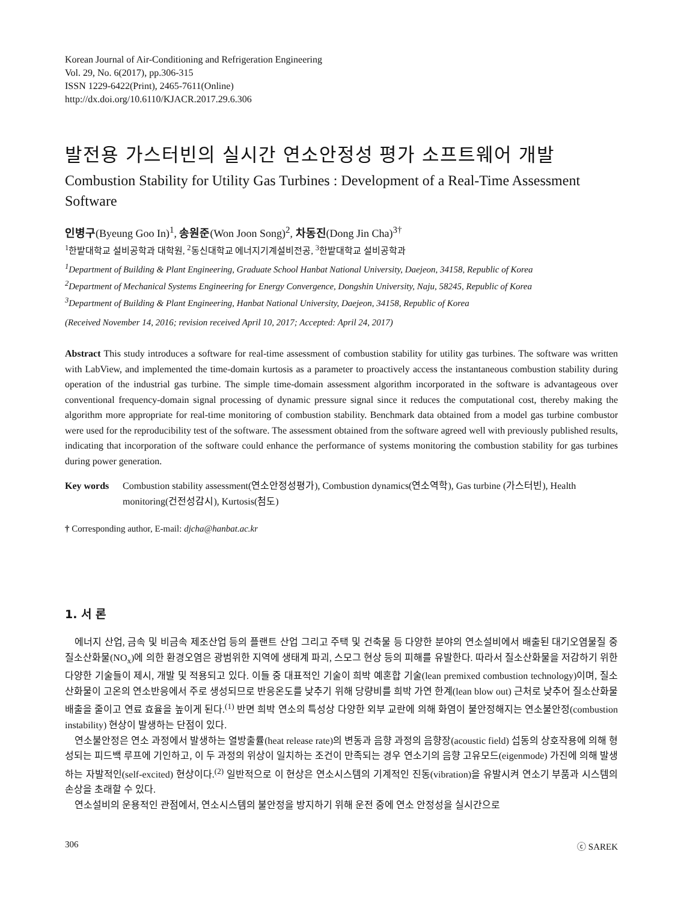Korean Journal of Air-Conditioning and Refrigeration Engineering
Vol. 29, No. 6(2017), pp.306-315
ISSN 1229-6422(Print), 2465-7611(Online)
http://dx.doi.org/10.6110/KJACR.2017.29.6.306
발전용 가스터빈의 실시간 연소안정성 평가 소프트웨어 개발
Combustion Stability for Utility Gas Turbines : Development of a Real-Time Assessment Software
인병구(Byeung Goo In)<sup>1</sup>, 송원준(Won Joon Song)<sup>2</sup>, 차동진(Dong Jin Cha)<sup>3†</sup>
<sup>1</sup> 한밭대학교 설비공학과 대학원, <sup>2</sup>동신대학교 에너지기계설비전공, <sup>3</sup>한밭대학교 설비공학과
<sup>1</sup> Department of Building & Plant Engineering, Graduate School Hanbat National University, Daejeon, 34158, Republic of Korea
<sup>2</sup> Department of Mechanical Systems Engineering for Energy Convergence, Dongshin University, Naju, 58245, Republic of Korea
<sup>3</sup> Department of Building & Plant Engineering, Hanbat National University, Daejeon, 34158, Republic of Korea
(Received November 14, 2016; revision received April 10, 2017; Accepted: April 24, 2017)
Abstract This study introduces a software for real-time assessment of combustion stability for utility gas turbines. The software was written with LabView, and implemented the time-domain kurtosis as a parameter to proactively access the instantaneous combustion stability during operation of the industrial gas turbine. The simple time-domain assessment algorithm incorporated in the software is advantageous over conventional frequency-domain signal processing of dynamic pressure signal since it reduces the computational cost, thereby making the algorithm more appropriate for real-time monitoring of combustion stability. Benchmark data obtained from a model gas turbine combustor were used for the reproducibility test of the software. The assessment obtained from the software agreed well with previously published results, indicating that incorporation of the software could enhance the performance of systems monitoring the combustion stability for gas turbines during power generation.
Key words Combustion stability assessment(연소안정성평가), Combustion dynamics(연소역학), Gas turbine (가스터빈), Health monitoring(건전성감시), Kurtosis(첨도)
† Corresponding author, E-mail: djcha@hanbat.ac.kr
1. 서 론
에너지 산업, 금속 및 비금속 제조산업 등의 플랜트 산업 그리고 주택 및 건축물 등 다양한 분야의 연소설비에서 배출된 대기오염물질 중 질소산화물(NO<sub>x</sub>)에 의한 환경오염은 광범위한 지역에 생태계 파괴, 스모그 현상 등의 피해를 유발한다. 따라서 질소산화물을 저감하기 위한 다양한 기술들이 제시, 개발 및 적용되고 있다. 이들 중 대표적인 기술이 희박 예혼합 기술(lean premixed combustion technology)이며, 질소산화물이 고온의 연소반응에서 주로 생성되므로 반응온도를 낮추기 위해 당량비를 희박 가연 한계(lean blow out) 근처로 낮추어 질소산화물 배출을 줄이고 연료 효율을 높이게 된다.<sup>(1)</sup> 반면 희박 연소의 특성상 다양한 외부 교란에 의해 화염이 불안정해지는 연소불안정(combustion instability) 현상이 발생하는 단점이 있다.
연소불안정은 연소 과정에서 발생하는 열방출률(heat release rate)의 변동과 음향 과정의 음향장(acoustic field) 섭동의 상호작용에 의해 형성되는 피드백 루프에 기인하고, 이 두 과정의 위상이 일치하는 조건이 만족되는 경우 연소기의 음향 고유모드(eigenmode) 가진에 의해 발생하는 자발적인(self-excited) 현상이다.<sup>(2)</sup> 일반적으로 이 현상은 연소시스템의 기계적인 진동(vibration)을 유발시켜 연소기 부품과 시스템의 손상을 초래할 수 있다.
연소설비의 운용적인 관점에서, 연소시스템의 불안정을 방지하기 위해 운전 중에 연소 안정성을 실시간으로
306 ⓒ SAREK